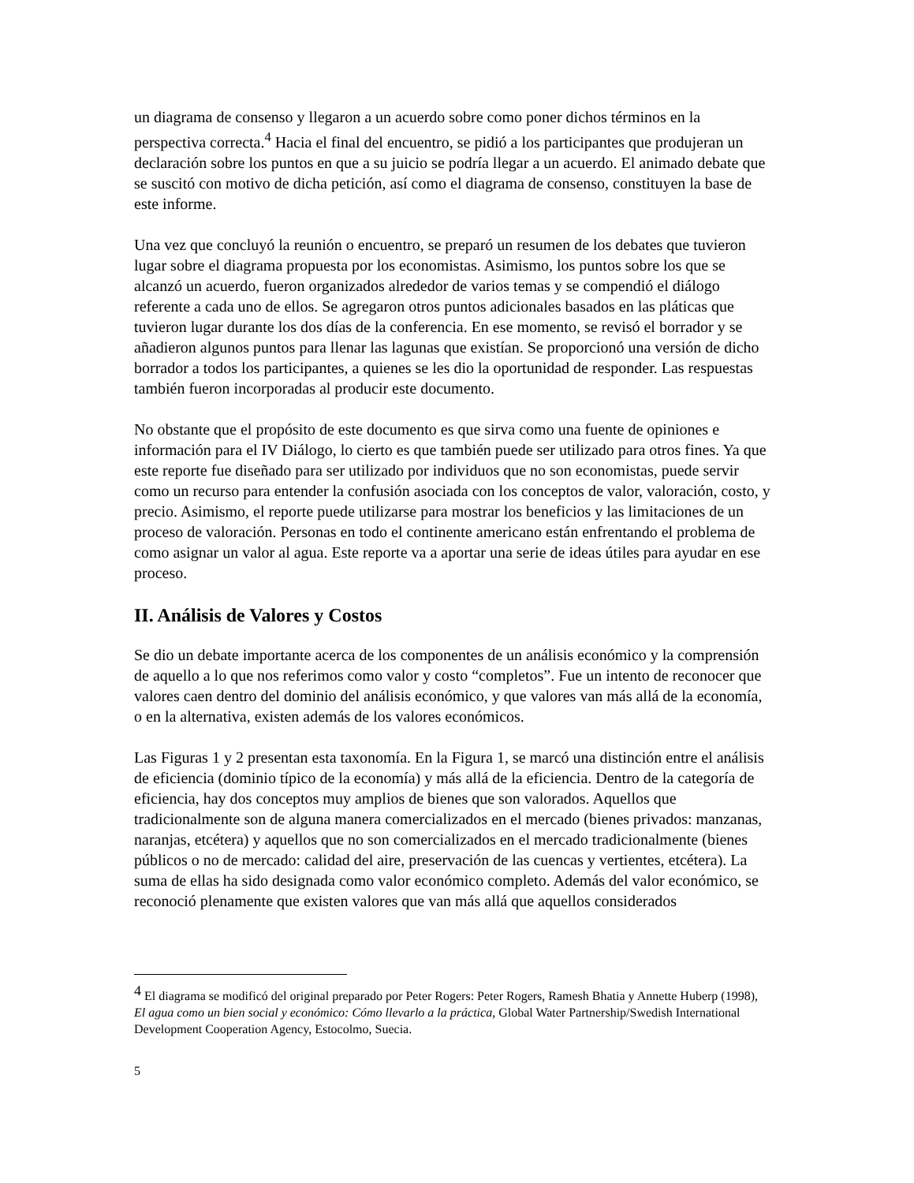un diagrama de consenso y llegaron a un acuerdo sobre como poner dichos términos en la perspectiva correcta.<sup>4</sup> Hacia el final del encuentro, se pidió a los participantes que produjeran un declaración sobre los puntos en que a su juicio se podría llegar a un acuerdo. El animado debate que se suscitó con motivo de dicha petición, así como el diagrama de consenso, constituyen la base de este informe.
Una vez que concluyó la reunión o encuentro, se preparó un resumen de los debates que tuvieron lugar sobre el diagrama propuesta por los economistas. Asimismo, los puntos sobre los que se alcanzó un acuerdo, fueron organizados alrededor de varios temas y se compendió el diálogo referente a cada uno de ellos. Se agregaron otros puntos adicionales basados en las pláticas que tuvieron lugar durante los dos días de la conferencia. En ese momento, se revisó el borrador y se añadieron algunos puntos para llenar las lagunas que existían. Se proporcionó una versión de dicho borrador a todos los participantes, a quienes se les dio la oportunidad de responder. Las respuestas también fueron incorporadas al producir este documento.
No obstante que el propósito de este documento es que sirva como una fuente de opiniones e información para el IV Diálogo, lo cierto es que también puede ser utilizado para otros fines. Ya que este reporte fue diseñado para ser utilizado por individuos que no son economistas, puede servir como un recurso para entender la confusión asociada con los conceptos de valor, valoración, costo, y precio. Asimismo, el reporte puede utilizarse para mostrar los beneficios y las limitaciones de un proceso de valoración. Personas en todo el continente americano están enfrentando el problema de como asignar un valor al agua. Este reporte va a aportar una serie de ideas útiles para ayudar en ese proceso.
II. Análisis de Valores y Costos
Se dio un debate importante acerca de los componentes de un análisis económico y la comprensión de aquello a lo que nos referimos como valor y costo “completos”. Fue un intento de reconocer que valores caen dentro del dominio del análisis económico, y que valores van más allá de la economía, o en la alternativa, existen además de los valores económicos.
Las Figuras 1 y 2 presentan esta taxonomía. En la Figura 1, se marcó una distinción entre el análisis de eficiencia (dominio típico de la economía) y más allá de la eficiencia. Dentro de la categoría de eficiencia, hay dos conceptos muy amplios de bienes que son valorados. Aquellos que tradicionalmente son de alguna manera comercializados en el mercado (bienes privados: manzanas, naranjas, etcétera) y aquellos que no son comercializados en el mercado tradicionalmente (bienes públicos o no de mercado: calidad del aire, preservación de las cuencas y vertientes, etcétera). La suma de ellas ha sido designada como valor económico completo. Además del valor económico, se reconoció plenamente que existen valores que van más allá que aquellos considerados
<sup>4</sup> El diagrama se modificó del original preparado por Peter Rogers: Peter Rogers, Ramesh Bhatia y Annette Huberp (1998), El agua como un bien social y económico: Cómo llevarlo a la práctica, Global Water Partnership/Swedish International Development Cooperation Agency, Estocolmo, Suecia.
5